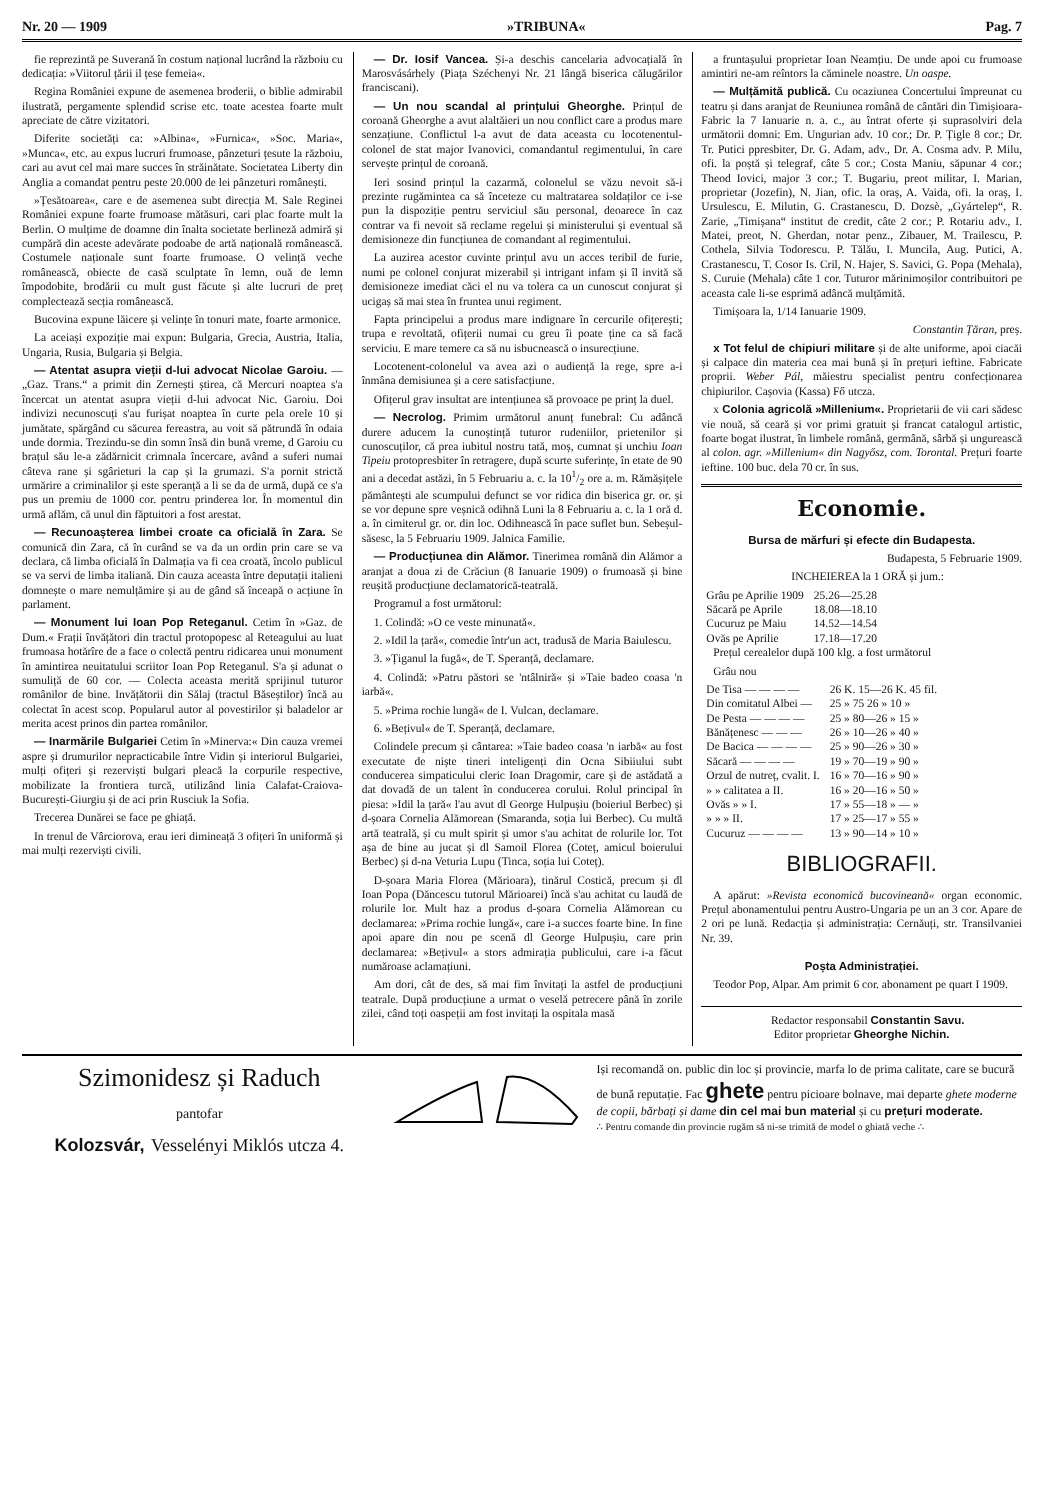Nr. 20 — 1909 »TRIBUNA« Pag. 7
fie reprezintă pe Suverană în costum național lucrând la războiu cu dedicația: »Viitorul țării il țese femeia«.
Regina României expune de asemenea broderii, o biblie admirabil ilustrată, pergamente splendid scrise etc. toate acestea foarte mult apreciate de către vizitatori.
Diferite societăți ca: »Albina«, »Furnica«, »Soc. Maria«, »Munca«, etc. au expus lucruri frumoase, pânzeturi țesute la războiu, cari au avut cel mai mare succes în străinătate. Societatea Liberty din Anglia a comandat pentru peste 20.000 de lei pânzeturi românești.
»Țesătoarea«, care e de asemenea subt direcția M. Sale Reginei României expune foarte frumoase mătăsuri, cari plac foarte mult la Berlin. O mulțime de doamne din înalta societate berlineză admiră și cumpără din aceste adevărate podoabe de artă națională românească. Costumele naționale sunt foarte frumoase. O velință veche românească, obiecte de casă sculptate în lemn, ouă de lemn împodobite, brodării cu mult gust făcute și alte lucruri de preț complectează secția românească.
Bucovina expune lăicere și velințe în tonuri mate, foarte armonice.
La aceiași expoziție mai expun: Bulgaria, Grecia, Austria, Italia, Ungaria, Rusia, Bulgaria și Belgia.
— Atentat asupra vieții d-lui advocat Nicolae Garoiu. — „Gaz. Trans.“ a primit din Zernești știrea, că Mercuri noaptea s'a încercat un atentat asupra vieții d-lui advocat Nic. Garoiu. Doi indivizi necunoscuți s'au furișat noaptea în curte pela orele 10 și jumătate, spărgând cu săcurea fereastra, au voit să pătrundă în odaia unde dormia. Trezindu-se din somn însă din bună vreme, d Garoiu cu brațul său le-a zădărnicit crimnala încercare, având a suferi numai câteva rane și sgârieturi la cap și la grumazi. S'a pornit strictă urmărire a criminalilor și este speranță a li se da de urmă, după ce s'a pus un premiu de 1000 cor. pentru prinderea lor. În momentul din urmă aflăm, că unul din făptuitori a fost arestat.
— Recunoașterea limbei croate ca oficială în Zara. Se comunică din Zara, că în curând se va da un ordin prin care se va declara, că limba oficială în Dalmația va fi cea croată, încolo publicul se va servi de limba italiană. Din cauza aceasta între deputații italieni domnește o mare nemulțămire și au de gând să înceapă o acțiune în parlament.
— Monument lui Ioan Pop Reteganul. Cetim în »Gaz. de Dum.« Frații învățători din tractul protopopesc al Reteagului au luat frumoasa hotărîre de a face o colectă pentru ridicarea unui monument în amintirea neuitatului scriitor Ioan Pop Reteganul. S'a și adunat o sumuliță de 60 cor. — Colecta aceasta merită sprijinul tuturor românilor de bine. Invățătorii din Sălaj (tractul Băseștilor) încă au colectat în acest scop. Popularul autor al povestirilor și baladelor ar merita acest prinos din partea românilor.
— Inarmările Bulgariei Cetim în »Minerva:« Din cauza vremei aspre și drumurilor nepracticabile între Vidin și interiorul Bulgariei, mulți ofițeri și rezerviști bulgari pleacă la corpurile respective, mobilizate la frontiera turcă, utilizând linia Calafat-Craiova-București-Giurgiu și de aci prin Rusciuk la Sofia.
Trecerea Dunărei se face pe ghiață.
In trenul de Vârciorova, erau ieri dimineață 3 ofițeri în uniformă și mai mulți rezerviști civili.
— Dr. Iosif Vancea. Și-a deschis cancelaria advocațială în Marosvásárhely (Piața Széchenyi Nr. 21 lângă biserica călugărilor franciscani).
— Un nou scandal al prințului Gheorghe. Prințul de coroană Gheorghe a avut alaltăieri un nou conflict care a produs mare senzațiune. Conflictul l-a avut de data aceasta cu locotenentul-colonel de stat major Ivanovici, comandantul regimentului, în care servește prințul de coroană.
Ieri sosind prințul la cazarmă, colonelul se văzu nevoit să-i prezinte rugămintea ca să înceteze cu maltratarea soldaților ce i-se pun la dispoziție pentru serviciul său personal, deoarece în caz contrar va fi nevoit să reclame regelui și ministerului și eventual să demisioneze din funcțiunea de comandant al regimentului.
La auzirea acestor cuvinte prințul avu un acces teribil de furie, numi pe colonel conjurat mizerabil și intrigant infam și îl invită să demisioneze imediat căci el nu va tolera ca un cunoscut conjurat și ucigaș să mai stea în fruntea unui regiment.
Fapta principelui a produs mare indignare în cercurile ofițerești; trupa e revoltată, ofițerii numai cu greu îi poate ține ca să facă serviciu. E mare temere ca să nu isbucnească o insurecțiune.
Locotenent-colonelul va avea azi o audiență la rege, spre a-i înmâna demisiunea și a cere satisfacțiune.
Ofițerul grav insultat are intențiunea să provoace pe prinț la duel.
— Necrolog. Primim următorul anunț funebral: Cu adâncă durere aducem la cunoștință tuturor rudeniilor, prietenilor și cunoscuților, că prea iubitul nostru tată, moș, cumnat și unchiu Ioan Tipeiu protopresbiter în retragere, după scurte suferințe, în etate de 90 ani a decedat astăzi, în 5 Februariu a. c. la 101/2 ore a. m. Rămășițele pământești ale scumpului defunct se vor ridica din biserica gr. or. și se vor depune spre veșnică odihnă Luni la 8 Februariu a. c. la 1 oră d. a. în cimiterul gr. or. din loc. Odihnească în pace suflet bun. Sebeșul-săsesc, la 5 Februariu 1909. Jalnica Familie.
— Producțiunea din Alămor. Tinerimea română din Alămor a aranjat a doua zi de Crăciun (8 Ianuarie 1909) o frumoasă și bine reușită producțiune declamatorică-teatrală.
Programul a fost următorul:
1. Colindă: »O ce veste minunată«.
2. »Idil la țară«, comedie într'un act, tradusă de Maria Baiulescu.
3. »Țiganul la fugă«, de T. Speranță, declamare.
4. Colindă: »Patru păstori se 'ntâlniră« și »Taie badeo coasa 'n iarbă«.
5. »Prima rochie lungă« de I. Vulcan, declamare.
6. »Bețivul« de T. Speranță, declamare.
Colindele precum și cântarea: »Taie badeo coasa 'n iarbă« au fost executate de niște tineri inteligenți din Ocna Sibiiului subt conducerea simpaticului cleric Ioan Dragomir, care și de astădată a dat dovadă de un talent în conducerea corului. Rolul principal în piesa: »Idil la țară« l'au avut dl George Hulpușiu (boieriul Berbec) și d-șoara Cornelia Alămorean (Smaranda, soția lui Berbec). Cu multă artă teatrală, și cu mult spirit și umor s'au achitat de rolurile lor. Tot așa de bine au jucat și dl Samoil Florea (Coteț, amicul boierului Berbec) și d-na Veturia Lupu (Tinca, soția lui Coteț).
D-șoara Maria Florea (Mărioara), tinărul Costică, precum și dl Ioan Popa (Dăncescu tutorul Mărioarei) încă s'au achitat cu laudă de rolurile lor. Mult haz a produs d-șoara Cornelia Alămorean cu declamarea: »Prima rochie lungă«, care i-a succes foarte bine. In fine apoi apare din nou pe scenă dl George Hulpușiu, care prin declamarea: »Bețivul« a stors admirația publicului, care i-a făcut număroase aclamațiuni.
Am dori, cât de des, să mai fim învitați la astfel de producțiuni teatrale. După producțiune a urmat o veselă petrecere până în zorile zilei, când toți oaspeții am fost invitați la ospitala masă
a fruntașului proprietar Ioan Neamțiu. De unde apoi cu frumoase amintiri ne-am reîntors la căminele noastre. Un oaspe.
— Mulțămită publică. Cu ocaziunea Concertului împreunat cu teatru și dans aranjat de Reuniunea română de cântări din Timișioara-Fabric la 7 Ianuarie n. a. c., au întrat oferte și suprasolviri dela următorii domni: Em. Ungurian adv. 10 cor.; Dr. P. Țigle 8 cor.; Dr. Tr. Putici ppresbiter, Dr. G. Adam, adv., Dr. A. Cosma adv. P. Milu, ofi. la poștă și telegraf, câte 5 cor.; Costa Maniu, săpunar 4 cor.; Theod Iovici, major 3 cor.; T. Bugariu, preot militar, I. Marian, proprietar (Jozefin), N. Jian, ofic. la oraș, A. Vaida, ofi. la oraș, I. Ursulescu, E. Milutin, G. Crastanescu, D. Dozsè, „Gyártelep“, R. Zarie, „Timișana“ institut de credit, câte 2 cor.; P. Rotariu adv., I. Matei, preot, N. Gherdan, notar penz., Zibauer, M. Trailescu, P. Cothela, Silvia Todorescu. P. Tălău, I. Muncila, Aug. Putici, A. Crastanescu, T. Cosor Is. Cril, N. Hajer, S. Savici, G. Popa (Mehala), S. Curuie (Mehala) câte 1 cor. Tuturor mărinimoșilor contribuitori pe aceasta cale li-se esprimă adâncă mulțămită.
Timișoara la, 1/14 Ianuarie 1909.
Constantin Țăran, preș.
x Tot felul de chipiuri militare și de alte uniforme, apoi ciacăi și calpace din materia cea mai bună și în prețuri ieftine. Fabricate proprii. Weber Pál, măiestru specialist pentru confecționarea chipiurilor. Cașovia (Kassa) Fő utcza.
x Colonia agricolă »Millenium«. Proprietarii de vii cari sădesc vie nouă, să ceară și vor primi gratuit și francat catalogul artistic, foarte bogat ilustrat, în limbele română, germână, sârbă și ungurească al colon. agr. »Millenium« din Nagyősz, com. Torontal. Prețuri foarte ieftine. 100 buc. dela 70 cr. în sus.
Economie.
Bursa de mărfuri și efecte din Budapesta.
Budapesta, 5 Februarie 1909.
INCHEIEREA la 1 ORĂ și jum.:
| Grâu pe Aprilie 1909 | 25.26—25.28 |
| Săcară pe Aprile | 18.08—18.10 |
| Cucuruz pe Maiu | 14.52—14.54 |
| Ovăs pe Aprilie | 17.18—17.20 |
Prețul cerealelor după 100 klg. a fost următorul
Grâu nou
| De Tisa — — — — | 26 K. 15—26 K. 45 fil. |
| Din comitatul Albei — | 25 » 75 26 » 10 » |
| De Pesta — — — — | 25 » 80—26 » 15 » |
| Bănățenesc — — — | 26 » 10—26 » 40 » |
| De Bacica — — — — | 25 » 90—26 » 30 » |
| Săcară — — — — | 19 » 70—19 » 90 » |
| Orzul de nutreț, cvalit. I. | 16 » 70—16 » 90 » |
| » » calitatea a II. | 16 » 20—16 » 50 » |
| Ovăs » » I. | 17 » 55—18 » — » |
| » » » II. | 17 » 25—17 » 55 » |
| Cucuruz — — — — | 13 » 90—14 » 10 » |
BIBLIOGRAFII.
A apărut: »Revista economică bucovineană« organ economic. Prețul abonamentului pentru Austro-Ungaria pe un an 3 cor. Apare de 2 ori pe lună. Redacția și administrația: Cernăuți, str. Transilvaniei Nr. 39.
Poșta Administrației.
Teodor Pop, Alpar. Am primit 6 cor. abonament pe quart I 1909.
Redactor responsabil Constantin Savu.
Editor proprietar Gheorghe Nichin.
Szimonidesz și Raduch
pantofar
Kolozsvár, Vesselényi Miklós utcza 4.
Iși recomandă on. public din loc și provincie, marfa lo de prima calitate, care se bucură de bună reputație. Fac ghete pentru picioare bolnave, mai departe ghete moderne de copii, bărbați și dame din cel mai bun material și cu prețuri moderate.
∴ Pentru comande din provincie rugăm să ni-se trimită de model o ghiată veche ∴